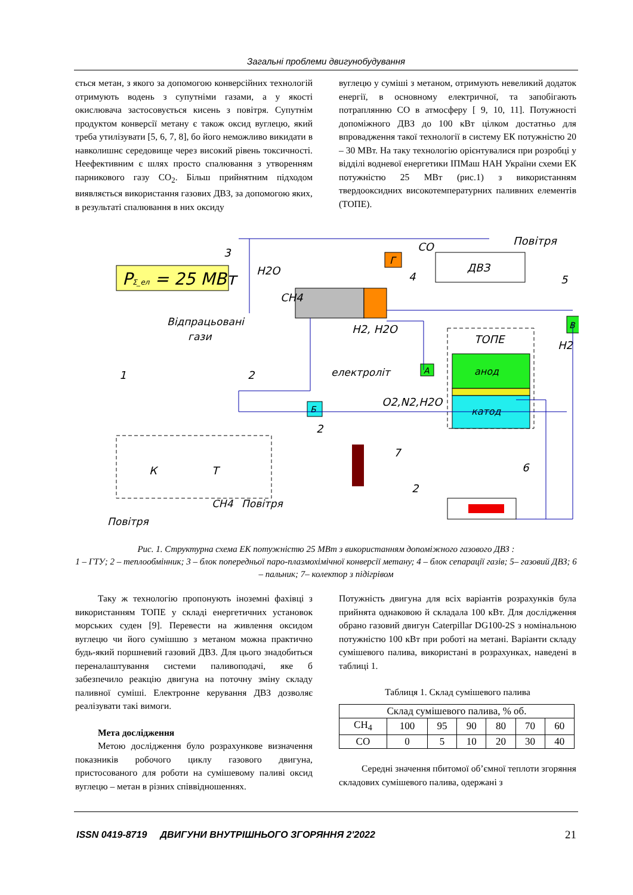Загальні проблеми двигунобудування
ється метан, з якого за допомогою конверсійних технологій отримують водень з супутніми газами, а у якості окислювача застосовується кисень з повітря. Супутнім продуктом конверсії метану є також оксид вуглецю, який треба утилізувати [5, 6, 7, 8], бо його неможливо викидати в навколишнє середовище через високий рівень токсичності. Неефективним є шлях просто спалювання з утворенням парникового газу CO<sub>2</sub>. Більш прийнятним підходом виявляється використання газових ДВЗ, за допомогою яких, в результаті спалювання в них оксиду
вуглецю у суміші з метаном, отримують невеликий додаток енергії, в основному електричної, та запобігають потраплянню CO в атмосферу [ 9, 10, 11]. Потужності допоміжного ДВЗ до 100 кВт цілком достатньо для впровадження такої технології в систему ЕК потужністю 20 – 30 МВт. На таку технологію орієнтувалися при розробці у відділі водневої енергетики ІПМаш НАН України схеми ЕК потужністю 25 МВт (рис.1) з використанням твердооксидних високотемпературних паливних елементів (ТОПЕ).
PΣ_ел = 25 MBт
Г
ДВЗ
ТОПЕ
анод
катод
А
Б
В
К
Т
H2O
CH4
CO
Повітря
Відпрацьовані
гази
H2, H2O
H2
електроліт
O2,N2,H2O
CH4
Повітря
Повітря
3
4
5
1
2
2
7
6
2
Рис. 1. Структурна схема ЕК потужністю 25 МВт з використанням допоміжного газового ДВЗ :
1 – ГТУ; 2 – теплообмінник; 3 – блок попередньої паро-плазмохімічної конверсії метану; 4 – блок сепарації газів; 5– газовий ДВЗ; 6 – пальник; 7– колектор з підігрівом
Таку ж технологію пропонують іноземні фахівці з використанням ТОПЕ у складі енергетичних установок морських суден [9]. Перевести на живлення оксидом вуглецю чи його сумішшю з метаном можна практично будь-який поршневий газовий ДВЗ. Для цього знадобиться переналаштування системи паливоподачі, яке б забезпечило реакцію двигуна на поточну зміну складу паливної суміші. Електронне керування ДВЗ дозволяє реалізувати такі вимоги.
Мета дослідження
Метою дослідження було розрахункове визначення показників робочого циклу газового двигуна, пристосованого для роботи на сумішевому паливі оксид вуглецю – метан в різних співвідношеннях.
Потужність двигуна для всіх варіантів розрахунків була прийнята однаковою й складала 100 кВт. Для дослідження обрано газовий двигун Caterpillar DG100-2S з номінальною потужністю 100 кВт при роботі на метані. Варіанти складу сумішевого палива, використані в розрахунках, наведені в таблиці 1.
Таблиця 1. Склад сумішевого палива
| Склад сумішевого палива, % об. | | | | | | |
| CH<sub>4</sub> | 100 | 95 | 90 | 80 | 70 | 60 |
| CO | 0 | 5 | 10 | 20 | 30 | 40 |
Середні значення пбитомої об’ємної теплоти згоряння складових сумішевого палива, одержані з
ISSN 0419-8719 ДВИГУНИ ВНУТРІШНЬОГО ЗГОРЯННЯ 2'2022 21